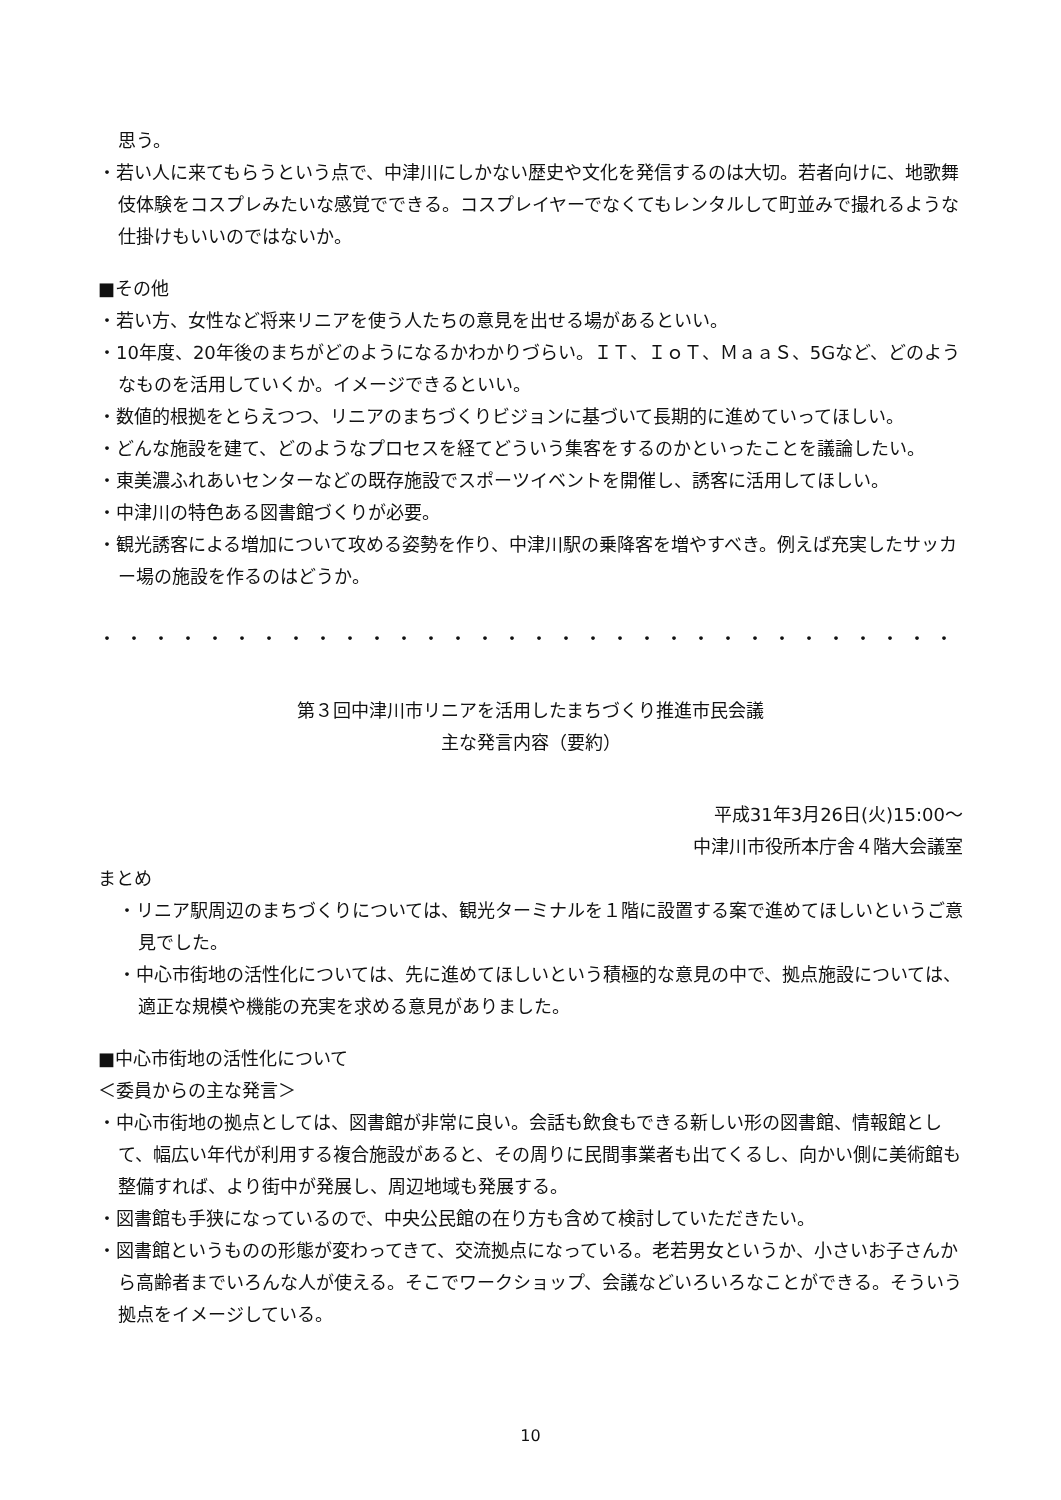思う。
・若い人に来てもらうという点で、中津川にしかない歴史や文化を発信するのは大切。若者向けに、地歌舞伎体験をコスプレみたいな感覚でできる。コスプレイヤーでなくてもレンタルして町並みで撮れるような仕掛けもいいのではないか。
■その他
・若い方、女性など将来リニアを使う人たちの意見を出せる場があるといい。
・10年度、20年後のまちがどのようになるかわかりづらい。ＩＴ、ＩｏＴ、ＭａａＳ、5Gなど、どのようなものを活用していくか。イメージできるといい。
・数値的根拠をとらえつつ、リニアのまちづくりビジョンに基づいて長期的に進めていってほしい。
・どんな施設を建て、どのようなプロセスを経てどういう集客をするのかといったことを議論したい。
・東美濃ふれあいセンターなどの既存施設でスポーツイベントを開催し、誘客に活用してほしい。
・中津川の特色ある図書館づくりが必要。
・観光誘客による増加について攻める姿勢を作り、中津川駅の乗降客を増やすべき。例えば充実したサッカー場の施設を作るのはどうか。
・・・・・・・・・・・・・・・・・・・・・・・・・・・・・・・・・・・・・・・・・・・・・・・・・・・・・・・・・・・・
第３回中津川市リニアを活用したまちづくり推進市民会議
主な発言内容（要約）
平成31年3月26日(火)15:00～
中津川市役所本庁舎４階大会議室
まとめ
・リニア駅周辺のまちづくりについては、観光ターミナルを１階に設置する案で進めてほしいというご意見でした。
・中心市街地の活性化については、先に進めてほしいという積極的な意見の中で、拠点施設については、適正な規模や機能の充実を求める意見がありました。
■中心市街地の活性化について
＜委員からの主な発言＞
・中心市街地の拠点としては、図書館が非常に良い。会話も飲食もできる新しい形の図書館、情報館として、幅広い年代が利用する複合施設があると、その周りに民間事業者も出てくるし、向かい側に美術館も整備すれば、より街中が発展し、周辺地域も発展する。
・図書館も手狭になっているので、中央公民館の在り方も含めて検討していただきたい。
・図書館というものの形態が変わってきて、交流拠点になっている。老若男女というか、小さいお子さんから高齢者までいろんな人が使える。そこでワークショップ、会議などいろいろなことができる。そういう拠点をイメージしている。
10